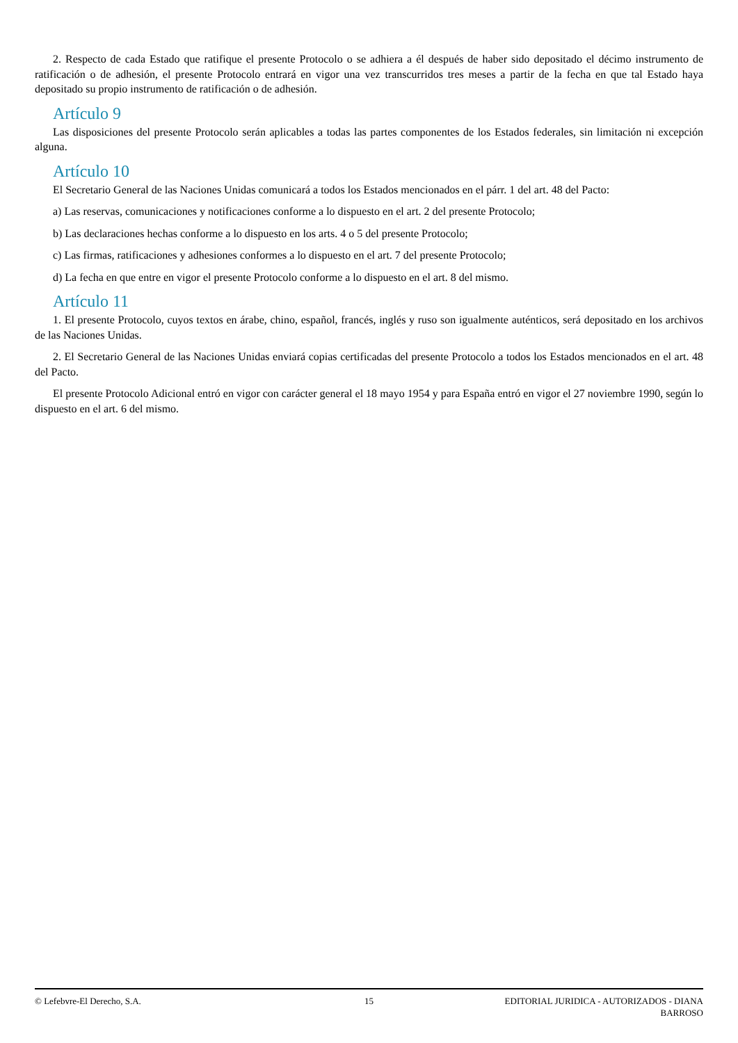2. Respecto de cada Estado que ratifique el presente Protocolo o se adhiera a él después de haber sido depositado el décimo instrumento de ratificación o de adhesión, el presente Protocolo entrará en vigor una vez transcurridos tres meses a partir de la fecha en que tal Estado haya depositado su propio instrumento de ratificación o de adhesión.
Artículo 9
Las disposiciones del presente Protocolo serán aplicables a todas las partes componentes de los Estados federales, sin limitación ni excepción alguna.
Artículo 10
El Secretario General de las Naciones Unidas comunicará a todos los Estados mencionados en el párr. 1 del art. 48 del Pacto:
a) Las reservas, comunicaciones y notificaciones conforme a lo dispuesto en el art. 2 del presente Protocolo;
b) Las declaraciones hechas conforme a lo dispuesto en los arts. 4 o 5 del presente Protocolo;
c) Las firmas, ratificaciones y adhesiones conformes a lo dispuesto en el art. 7 del presente Protocolo;
d) La fecha en que entre en vigor el presente Protocolo conforme a lo dispuesto en el art. 8 del mismo.
Artículo 11
1. El presente Protocolo, cuyos textos en árabe, chino, español, francés, inglés y ruso son igualmente auténticos, será depositado en los archivos de las Naciones Unidas.
2. El Secretario General de las Naciones Unidas enviará copias certificadas del presente Protocolo a todos los Estados mencionados en el art. 48 del Pacto.
El presente Protocolo Adicional entró en vigor con carácter general el 18 mayo 1954 y para España entró en vigor el 27 noviembre 1990, según lo dispuesto en el art. 6 del mismo.
© Lefebvre-El Derecho, S.A. 15 EDITORIAL JURIDICA - AUTORIZADOS - DIANA
BARROSO